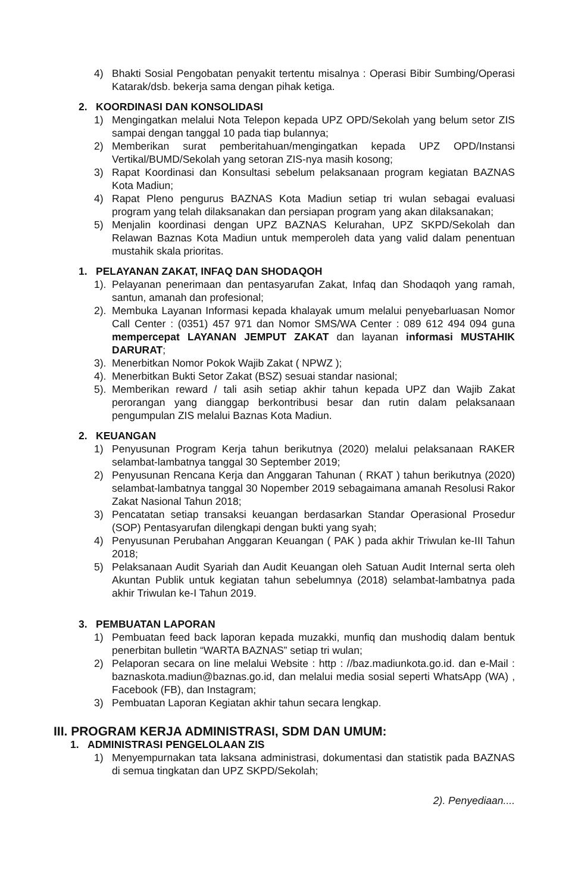4) Bhakti Sosial Pengobatan penyakit tertentu misalnya : Operasi Bibir Sumbing/Operasi Katarak/dsb. bekerja sama dengan pihak ketiga.
2. KOORDINASI DAN KONSOLIDASI
1) Mengingatkan melalui Nota Telepon kepada UPZ OPD/Sekolah yang belum setor ZIS sampai dengan tanggal 10 pada tiap bulannya;
2) Memberikan surat pemberitahuan/mengingatkan kepada UPZ OPD/Instansi Vertikal/BUMD/Sekolah yang setoran ZIS-nya masih kosong;
3) Rapat Koordinasi dan Konsultasi sebelum pelaksanaan program kegiatan BAZNAS Kota Madiun;
4) Rapat Pleno pengurus BAZNAS Kota Madiun setiap tri wulan sebagai evaluasi program yang telah dilaksanakan dan persiapan program yang akan dilaksanakan;
5) Menjalin koordinasi dengan UPZ BAZNAS Kelurahan, UPZ SKPD/Sekolah dan Relawan Baznas Kota Madiun untuk memperoleh data yang valid dalam penentuan mustahik skala prioritas.
1. PELAYANAN ZAKAT, INFAQ DAN SHODAQOH
1).
Pelayanan penerimaan dan pentasyarufan Zakat, Infaq dan Shodaqoh yang ramah, santun, amanah dan profesional;
2).
Membuka Layanan Informasi kepada khalayak umum melalui penyebarluasan Nomor Call Center : (0351) 457 971 dan Nomor SMS/WA Center : 089 612 494 094 guna mempercepat LAYANAN JEMPUT ZAKAT dan layanan informasi MUSTAHIK DARURAT;
3).
Menerbitkan Nomor Pokok Wajib Zakat ( NPWZ );
4).
Menerbitkan Bukti Setor Zakat (BSZ) sesuai standar nasional;
5).
Memberikan reward / tali asih setiap akhir tahun kepada UPZ dan Wajib Zakat perorangan yang dianggap berkontribusi besar dan rutin dalam pelaksanaan pengumpulan ZIS melalui Baznas Kota Madiun.
2. KEUANGAN
1) Penyusunan Program Kerja tahun berikutnya (2020) melalui pelaksanaan RAKER selambat-lambatnya tanggal 30 September 2019;
2) Penyusunan Rencana Kerja dan Anggaran Tahunan ( RKAT ) tahun berikutnya (2020) selambat-lambatnya tanggal 30 Nopember 2019 sebagaimana amanah Resolusi Rakor Zakat Nasional Tahun 2018;
3) Pencatatan setiap transaksi keuangan berdasarkan Standar Operasional Prosedur (SOP) Pentasyarufan dilengkapi dengan bukti yang syah;
4) Penyusunan Perubahan Anggaran Keuangan ( PAK ) pada akhir Triwulan ke-III Tahun 2018;
5) Pelaksanaan Audit Syariah dan Audit Keuangan oleh Satuan Audit Internal serta oleh Akuntan Publik untuk kegiatan tahun sebelumnya (2018) selambat-lambatnya pada akhir Triwulan ke-I Tahun 2019.
3. PEMBUATAN LAPORAN
1) Pembuatan feed back laporan kepada muzakki, munfiq dan mushodiq dalam bentuk penerbitan bulletin “WARTA BAZNAS” setiap tri wulan;
2) Pelaporan secara on line melalui Website : http : //baz.madiunkota.go.id. dan e-Mail : baznaskota.madiun@baznas.go.id, dan melalui media sosial seperti WhatsApp (WA) , Facebook (FB), dan Instagram;
3) Pembuatan Laporan Kegiatan akhir tahun secara lengkap.
III. PROGRAM KERJA ADMINISTRASI, SDM DAN UMUM:
1. ADMINISTRASI PENGELOLAAN ZIS
1) Menyempurnakan tata laksana administrasi, dokumentasi dan statistik pada BAZNAS di semua tingkatan dan UPZ SKPD/Sekolah;
2). Penyediaan....